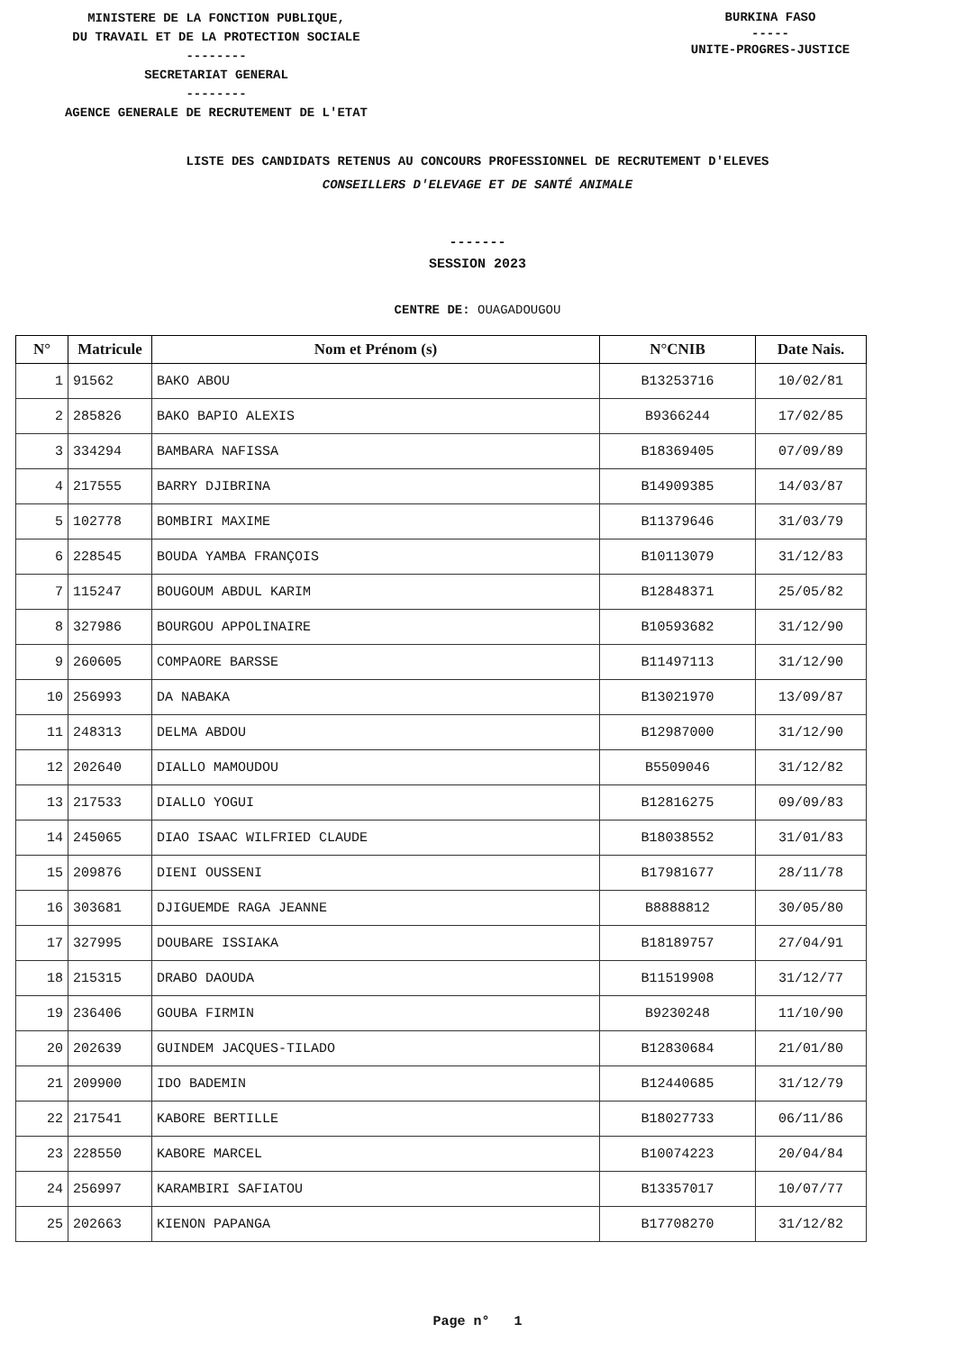MINISTERE DE LA FONCTION PUBLIQUE,
DU TRAVAIL ET DE LA PROTECTION SOCIALE
--------
SECRETARIAT GENERAL
--------
AGENCE GENERALE DE RECRUTEMENT DE L'ETAT
BURKINA FASO
-----
UNITE-PROGRES-JUSTICE
LISTE DES CANDIDATS RETENUS AU CONCOURS PROFESSIONNEL DE RECRUTEMENT D'ELEVES
CONSEILLERS D'ELEVAGE ET DE SANTÉ ANIMALE
-------
SESSION 2023
CENTRE DE: OUAGADOUGOU
| N° | Matricule | Nom et Prénom (s) | N°CNIB | Date Nais. |
| --- | --- | --- | --- | --- |
| 1 | 91562 | BAKO ABOU | B13253716 | 10/02/81 |
| 2 | 285826 | BAKO BAPIO ALEXIS | B9366244 | 17/02/85 |
| 3 | 334294 | BAMBARA NAFISSA | B18369405 | 07/09/89 |
| 4 | 217555 | BARRY DJIBRINA | B14909385 | 14/03/87 |
| 5 | 102778 | BOMBIRI MAXIME | B11379646 | 31/03/79 |
| 6 | 228545 | BOUDA YAMBA FRANÇOIS | B10113079 | 31/12/83 |
| 7 | 115247 | BOUGOUM ABDUL KARIM | B12848371 | 25/05/82 |
| 8 | 327986 | BOURGOU APPOLINAIRE | B10593682 | 31/12/90 |
| 9 | 260605 | COMPAORE BARSSE | B11497113 | 31/12/90 |
| 10 | 256993 | DA NABAKA | B13021970 | 13/09/87 |
| 11 | 248313 | DELMA ABDOU | B12987000 | 31/12/90 |
| 12 | 202640 | DIALLO MAMOUDOU | B5509046 | 31/12/82 |
| 13 | 217533 | DIALLO YOGUI | B12816275 | 09/09/83 |
| 14 | 245065 | DIAO ISAAC WILFRIED CLAUDE | B18038552 | 31/01/83 |
| 15 | 209876 | DIENI OUSSENI | B17981677 | 28/11/78 |
| 16 | 303681 | DJIGUEMDE RAGA JEANNE | B8888812 | 30/05/80 |
| 17 | 327995 | DOUBARE ISSIAKA | B18189757 | 27/04/91 |
| 18 | 215315 | DRABO DAOUDA | B11519908 | 31/12/77 |
| 19 | 236406 | GOUBA FIRMIN | B9230248 | 11/10/90 |
| 20 | 202639 | GUINDEM JACQUES-TILADO | B12830684 | 21/01/80 |
| 21 | 209900 | IDO BADEMIN | B12440685 | 31/12/79 |
| 22 | 217541 | KABORE BERTILLE | B18027733 | 06/11/86 |
| 23 | 228550 | KABORE MARCEL | B10074223 | 20/04/84 |
| 24 | 256997 | KARAMBIRI SAFIATOU | B13357017 | 10/07/77 |
| 25 | 202663 | KIENON PAPANGA | B17708270 | 31/12/82 |
Page n° 1